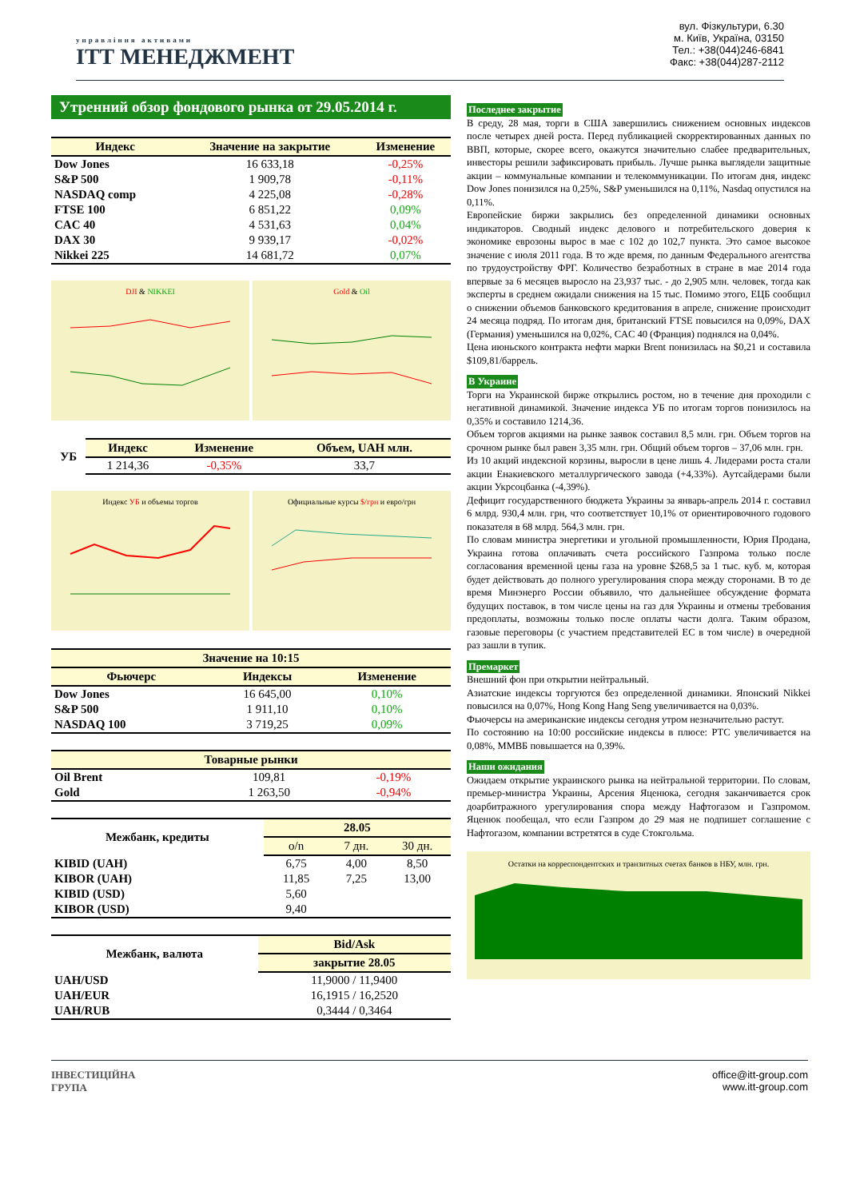управління активами
ІТТ МЕНЕДЖМЕНТ
вул. Фізкультури, 6.30
м. Київ, Україна, 03150
Тел.: +38(044)246-6841
Факс: +38(044)287-2112
Утренний обзор фондового рынка от 29.05.2014 г.
| Индекс | Значение на закрытие | Изменение |
| --- | --- | --- |
| Dow Jones | 16 633,18 | -0,25% |
| S&P 500 | 1 909,78 | -0,11% |
| NASDAQ comp | 4 225,08 | -0,28% |
| FTSE 100 | 6 851,22 | 0,09% |
| CAC 40 | 4 531,63 | 0,04% |
| DAX 30 | 9 939,17 | -0,02% |
| Nikkei 225 | 14 681,72 | 0,07% |
DJI & NIKKEI Gold & Oil
| УБ | Индекс | Изменение | Объем, UAH млн. |
| --- | --- | --- | --- |
| | 1 214,36 | -0,35% | 33,7 |
Индекс УБ и объемы торгов Официальные курсы $/грн и евро/грн
| Значение на 10:15 | | |
| --- | --- | --- |
| Фьючерс | Индексы | Изменение |
| Dow Jones | 16 645,00 | 0,10% |
| S&P 500 | 1 911,10 | 0,10% |
| NASDAQ 100 | 3 719,25 | 0,09% |
| Товарные рынки | | |
| --- | --- | --- |
| Oil Brent | 109,81 | -0,19% |
| Gold | 1 263,50 | -0,94% |
| Межбанк, кредиты | 28.05 | | |
| --- | --- | --- | --- |
| | o/n | 7 дн. | 30 дн. |
| KIBID (UAH) | 6,75 | 4,00 | 8,50 |
| KIBOR (UAH) | 11,85 | 7,25 | 13,00 |
| KIBID (USD) | 5,60 | | |
| KIBOR (USD) | 9,40 | | |
| Межбанк, валюта | Bid/Ask |
| --- | --- |
| | закрытие 28.05 |
| UAH/USD | 11,9000 / 11,9400 |
| UAH/EUR | 16,1915 / 16,2520 |
| UAH/RUB | 0,3444 / 0,3464 |
Последнее закрытие
В среду, 28 мая, торги в США завершились снижением основных индексов после четырех дней роста. Перед публикацией скорректированных данных по ВВП, которые, скорее всего, окажутся значительно слабее предварительных, инвесторы решили зафиксировать прибыль. Лучше рынка выглядели защитные акции – коммунальные компании и телекоммуникации. По итогам дня, индекс Dow Jones понизился на 0,25%, S&P уменьшился на 0,11%, Nasdaq опустился на 0,11%.
Европейские биржи закрылись без определенной динамики основных индикаторов. Сводный индекс делового и потребительского доверия к экономике еврозоны вырос в мае с 102 до 102,7 пункта. Это самое высокое значение с июля 2011 года. В то жде время, по данным Федерального агентства по трудоустройству ФРГ. Количество безработных в стране в мае 2014 года впервые за 6 месяцев выросло на 23,937 тыс. - до 2,905 млн. человек, тогда как эксперты в среднем ожидали снижения на 15 тыс. Помимо этого, ЕЦБ сообщил о снижении объемов банковского кредитования в апреле, снижение происходит 24 месяца подряд. По итогам дня, британский FTSE повысился на 0,09%, DAX (Германия) уменьшился на 0,02%, CAC 40 (Франция) поднялся на 0,04%.
Цена июньского контракта нефти марки Brent понизилась на $0,21 и составила $109,81/баррель.
В Украине
Торги на Украинской бирже открылись ростом, но в течение дня проходили с негативной динамикой. Значение индекса УБ по итогам торгов понизилось на 0,35% и составило 1214,36.
Объем торгов акциями на рынке заявок составил 8,5 млн. грн. Объем торгов на срочном рынке был равен 3,35 млн. грн. Общий объем торгов – 37,06 млн. грн.
Из 10 акций индексной корзины, выросли в цене лишь 4. Лидерами роста стали акции Енакиевского металлургического завода (+4,33%). Аутсайдерами были акции Укрсоцбанка (-4,39%).
Дефицит государственного бюджета Украины за январь-апрель 2014 г. составил 6 млрд. 930,4 млн. грн, что соответствует 10,1% от ориентировочного годового показателя в 68 млрд. 564,3 млн. грн.
По словам министра энергетики и угольной промышленности, Юрия Продана, Украина готова оплачивать счета российского Газпрома только после согласования временной цены газа на уровне $268,5 за 1 тыс. куб. м, которая будет действовать до полного урегулирования спора между сторонами. В то де время Минэнерго России объявило, что дальнейшее обсуждение формата будущих поставок, в том числе цены на газ для Украины и отмены требования предоплаты, возможны только после оплаты части долга. Таким образом, газовые переговоры (с участием представителей ЕС в том числе) в очередной раз зашли в тупик.
Премаркет
Внешний фон при открытии нейтральный.
Азиатские индексы торгуются без определенной динамики. Японский Nikkei повысился на 0,07%, Hong Kong Hang Seng увеличивается на 0,03%.
Фьючерсы на американские индексы сегодня утром незначительно растут.
По состоянию на 10:00 российские индексы в плюсе: РТС увеличивается на 0,08%, ММВБ повышается на 0,39%.
Наши ожидания
Ожидаем открытие украинского рынка на нейтральной территории. По словам, премьер-министра Украины, Арсения Яценюка, сегодня заканчивается срок доарбитражного урегулирования спора между Нафтогазом и Газпромом. Яценюк пообещал, что если Газпром до 29 мая не подпишет соглашение с Нафтогазом, компании встретятся в суде Стокгольма.
Остатки на корреспондентских и транзитных счетах банков в НБУ, млн. грн.
ІНВЕСТИЦІЙНА
ГРУПА
office@itt-group.com
www.itt-group.com